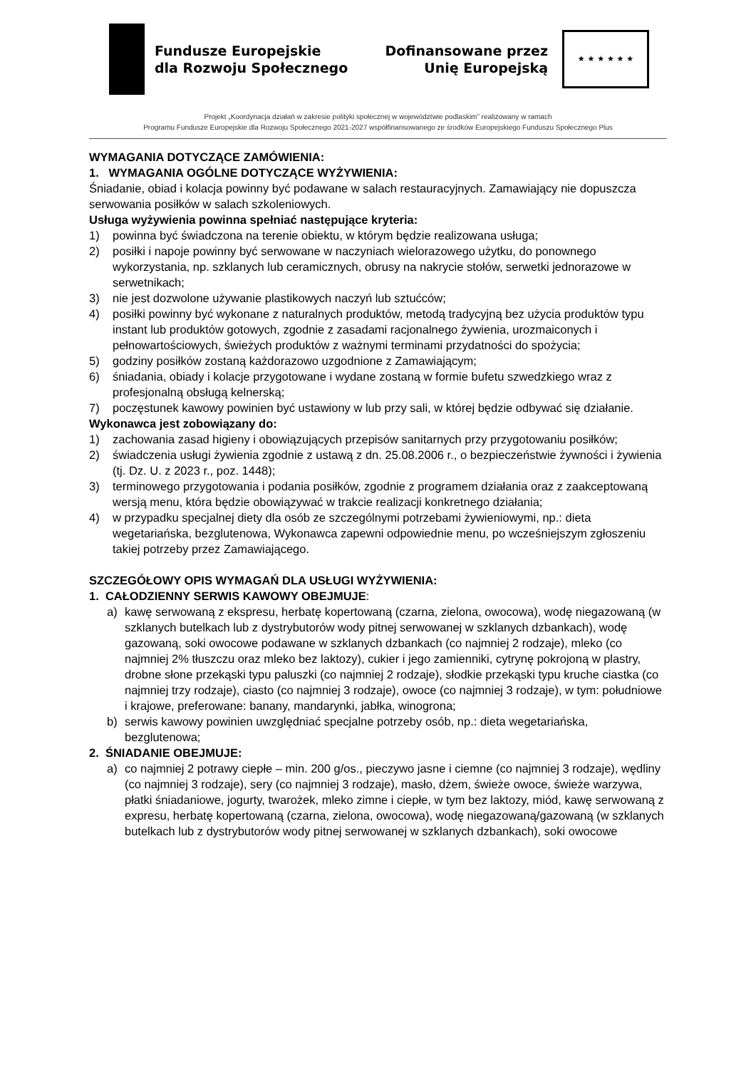Fundusze Europejskie
dla Rozwoju Społecznego
Dofinansowane przez
Unię Europejską
★ ★ ★ ★ ★ ★
Projekt „Koordynacja działań w zakresie polityki społecznej w województwie podlaskim” realizowany w ramach
Programu Fundusze Europejskie dla Rozwoju Społecznego 2021-2027 współfinansowanego ze środków Europejskiego Funduszu Społecznego Plus
WYMAGANIA DOTYCZĄCE ZAMÓWIENIA:
1. WYMAGANIA OGÓLNE DOTYCZĄCE WYŻYWIENIA:
Śniadanie, obiad i kolacja powinny być podawane w salach restauracyjnych. Zamawiający nie dopuszcza serwowania posiłków w salach szkoleniowych.
Usługa wyżywienia powinna spełniać następujące kryteria:
1) powinna być świadczona na terenie obiektu, w którym będzie realizowana usługa;
2) posiłki i napoje powinny być serwowane w naczyniach wielorazowego użytku, do ponownego wykorzystania, np. szklanych lub ceramicznych, obrusy na nakrycie stołów, serwetki jednorazowe w serwetnikach;
3) nie jest dozwolone używanie plastikowych naczyń lub sztućców;
4) posiłki powinny być wykonane z naturalnych produktów, metodą tradycyjną bez użycia produktów typu instant lub produktów gotowych, zgodnie z zasadami racjonalnego żywienia, urozmaiconych i pełnowartościowych, świeżych produktów z ważnymi terminami przydatności do spożycia;
5) godziny posiłków zostaną każdorazowo uzgodnione z Zamawiającym;
6) śniadania, obiady i kolacje przygotowane i wydane zostaną w formie bufetu szwedzkiego wraz z profesjonalną obsługą kelnerską;
7) poczęstunek kawowy powinien być ustawiony w lub przy sali, w której będzie odbywać się działanie.
Wykonawca jest zobowiązany do:
1) zachowania zasad higieny i obowiązujących przepisów sanitarnych przy przygotowaniu posiłków;
2) świadczenia usługi żywienia zgodnie z ustawą z dn. 25.08.2006 r., o bezpieczeństwie żywności i żywienia (tj. Dz. U. z 2023 r., poz. 1448);
3) terminowego przygotowania i podania posiłków, zgodnie z programem działania oraz z zaakceptowaną wersją menu, która będzie obowiązywać w trakcie realizacji konkretnego działania;
4) w przypadku specjalnej diety dla osób ze szczególnymi potrzebami żywieniowymi, np.: dieta wegetariańska, bezglutenowa, Wykonawca zapewni odpowiednie menu, po wcześniejszym zgłoszeniu takiej potrzeby przez Zamawiającego.
SZCZEGÓŁOWY OPIS WYMAGAŃ DLA USŁUGI WYŻYWIENIA:
1. CAŁODZIENNY SERWIS KAWOWY OBEJMUJE:
a) kawę serwowaną z ekspresu, herbatę kopertowaną (czarna, zielona, owocowa), wodę niegazowaną (w szklanych butelkach lub z dystrybutorów wody pitnej serwowanej w szklanych dzbankach), wodę gazowaną, soki owocowe podawane w szklanych dzbankach (co najmniej 2 rodzaje), mleko (co najmniej 2% tłuszczu oraz mleko bez laktozy), cukier i jego zamienniki, cytrynę pokrojoną w plastry, drobne słone przekąski typu paluszki (co najmniej 2 rodzaje), słodkie przekąski typu kruche ciastka (co najmniej trzy rodzaje), ciasto (co najmniej 3 rodzaje), owoce (co najmniej 3 rodzaje), w tym: południowe i krajowe, preferowane: banany, mandarynki, jabłka, winogrona;
b) serwis kawowy powinien uwzględniać specjalne potrzeby osób, np.: dieta wegetariańska, bezglutenowa;
2. ŚNIADANIE OBEJMUJE:
a) co najmniej 2 potrawy ciepłe – min. 200 g/os., pieczywo jasne i ciemne (co najmniej 3 rodzaje), wędliny (co najmniej 3 rodzaje), sery (co najmniej 3 rodzaje), masło, dżem, świeże owoce, świeże warzywa, płatki śniadaniowe, jogurty, twarożek, mleko zimne i ciepłe, w tym bez laktozy, miód, kawę serwowaną z expresu, herbatę kopertowaną (czarna, zielona, owocowa), wodę niegazowaną/gazowaną (w szklanych butelkach lub z dystrybutorów wody pitnej serwowanej w szklanych dzbankach), soki owocowe